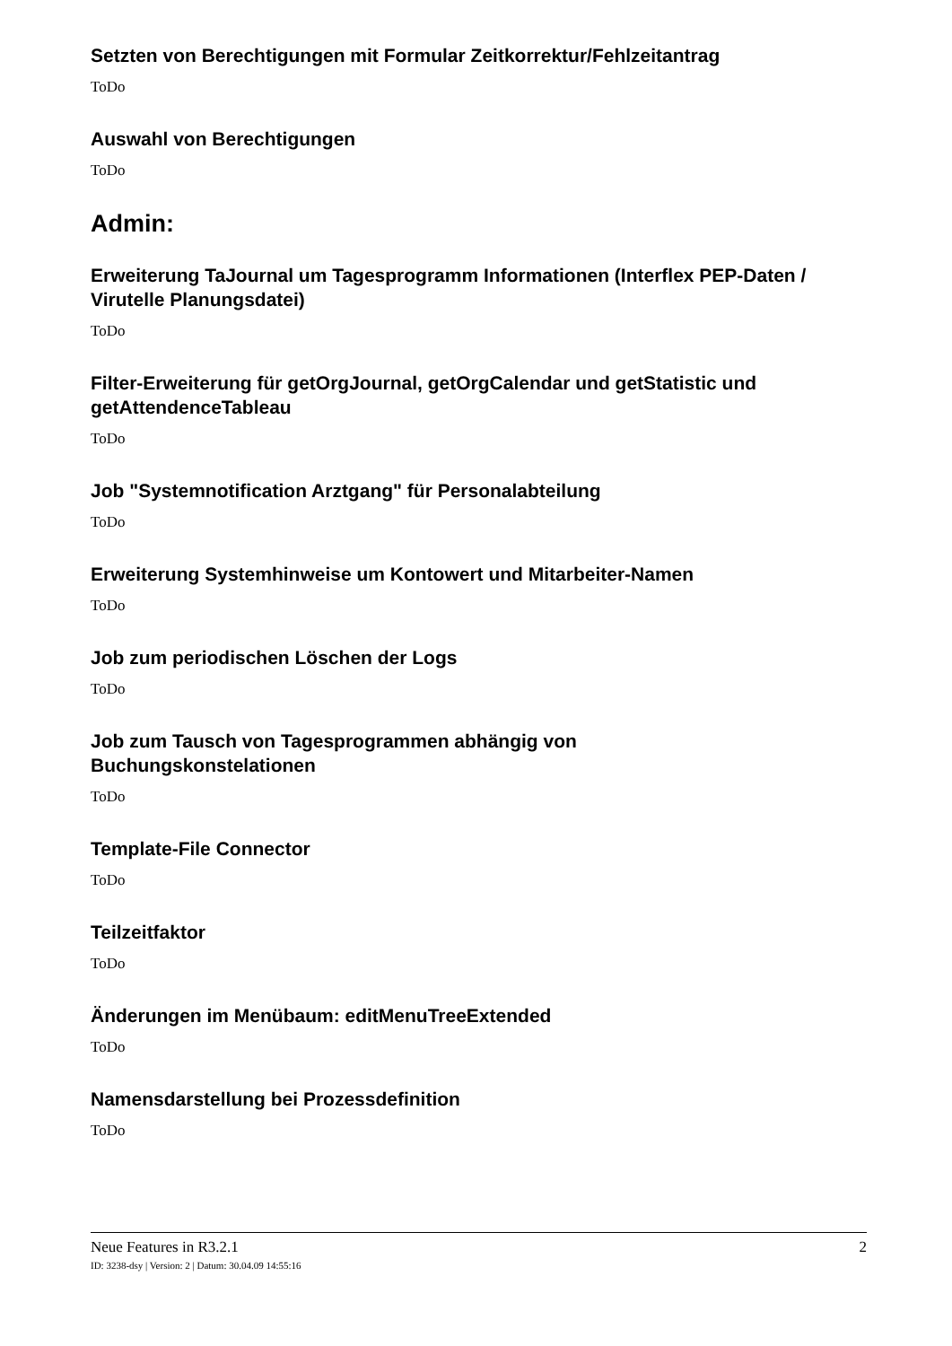Setzten von Berechtigungen mit Formular Zeitkorrektur/Fehlzeitantrag
ToDo
Auswahl von Berechtigungen
ToDo
Admin:
Erweiterung TaJournal um Tagesprogramm Informationen (Interflex PEP-Daten / Virutelle Planungsdatei)
ToDo
Filter-Erweiterung für getOrgJournal, getOrgCalendar und getStatistic und getAttendenceTableau
ToDo
Job "Systemnotification Arztgang" für Personalabteilung
ToDo
Erweiterung Systemhinweise um Kontowert und Mitarbeiter-Namen
ToDo
Job zum periodischen Löschen der Logs
ToDo
Job zum Tausch von Tagesprogrammen abhängig von
Buchungskonstelationen
ToDo
Template-File Connector
ToDo
Teilzeitfaktor
ToDo
Änderungen im Menübaum: editMenuTreeExtended
ToDo
Namensdarstellung bei Prozessdefinition
ToDo
Neue Features in R3.2.1 2
ID: 3238-dsy | Version: 2 | Datum: 30.04.09 14:55:16